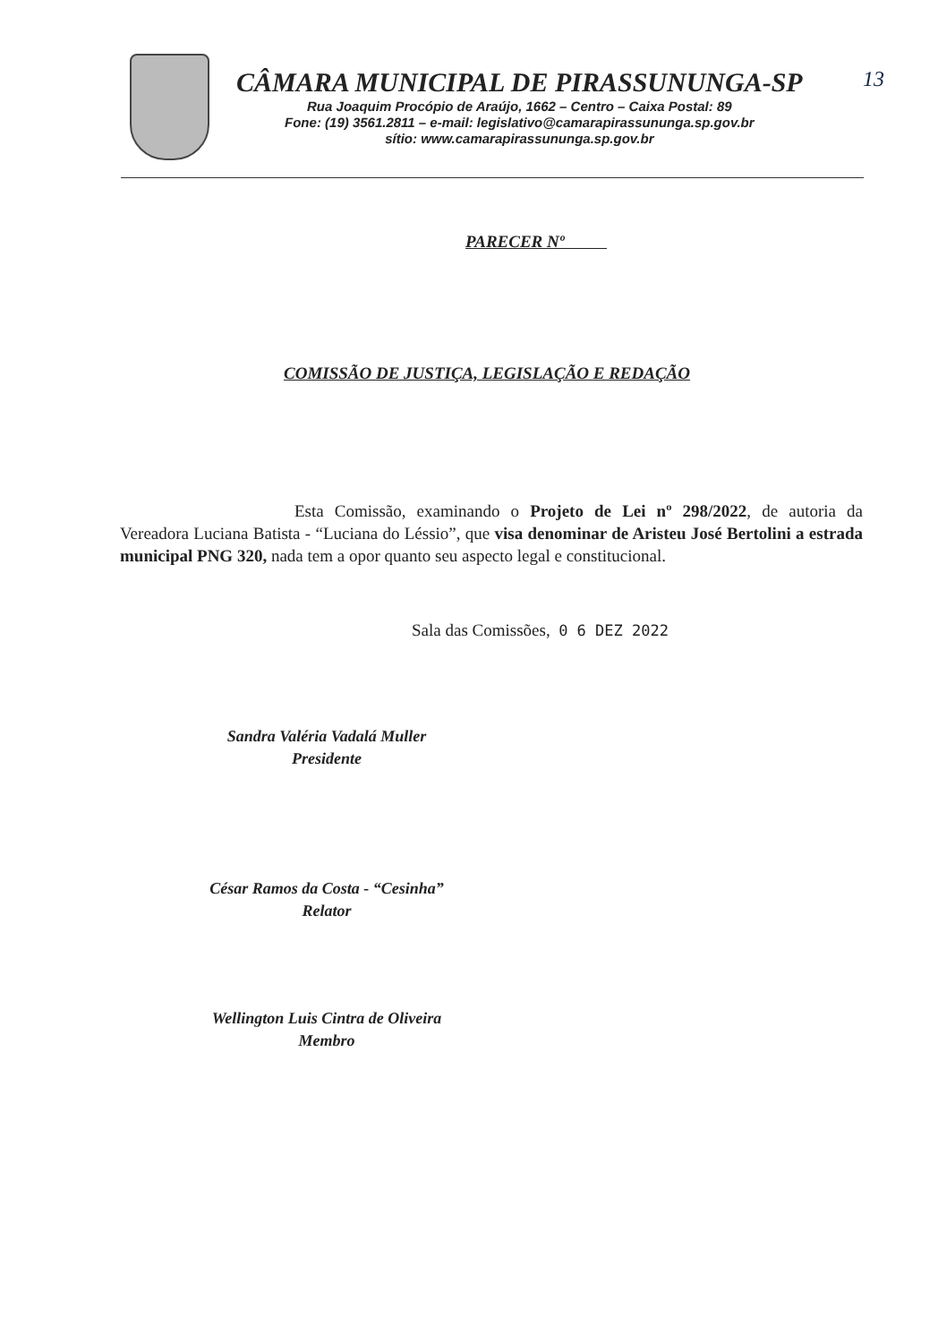13
CÂMARA MUNICIPAL DE PIRASSUNUNGA-SP
Rua Joaquim Procópio de Araújo, 1662 – Centro – Caixa Postal: 89
Fone: (19) 3561.2811 – e-mail: legislativo@camarapirassununga.sp.gov.br
sítio: www.camarapirassununga.sp.gov.br
PARECER Nº
COMISSÃO DE JUSTIÇA, LEGISLAÇÃO E REDAÇÃO
Esta Comissão, examinando o Projeto de Lei nº 298/2022, de autoria da Vereadora Luciana Batista - “Luciana do Léssio”, que visa denominar de Aristeu José Bertolini a estrada municipal PNG 320, nada tem a opor quanto seu aspecto legal e constitucional.
Sala das Comissões, 0 6 DEZ 2022
Sandra Valéria Vadalá Muller
Presidente
César Ramos da Costa - “Cesinha”
Relator
Wellington Luis Cintra de Oliveira
Membro